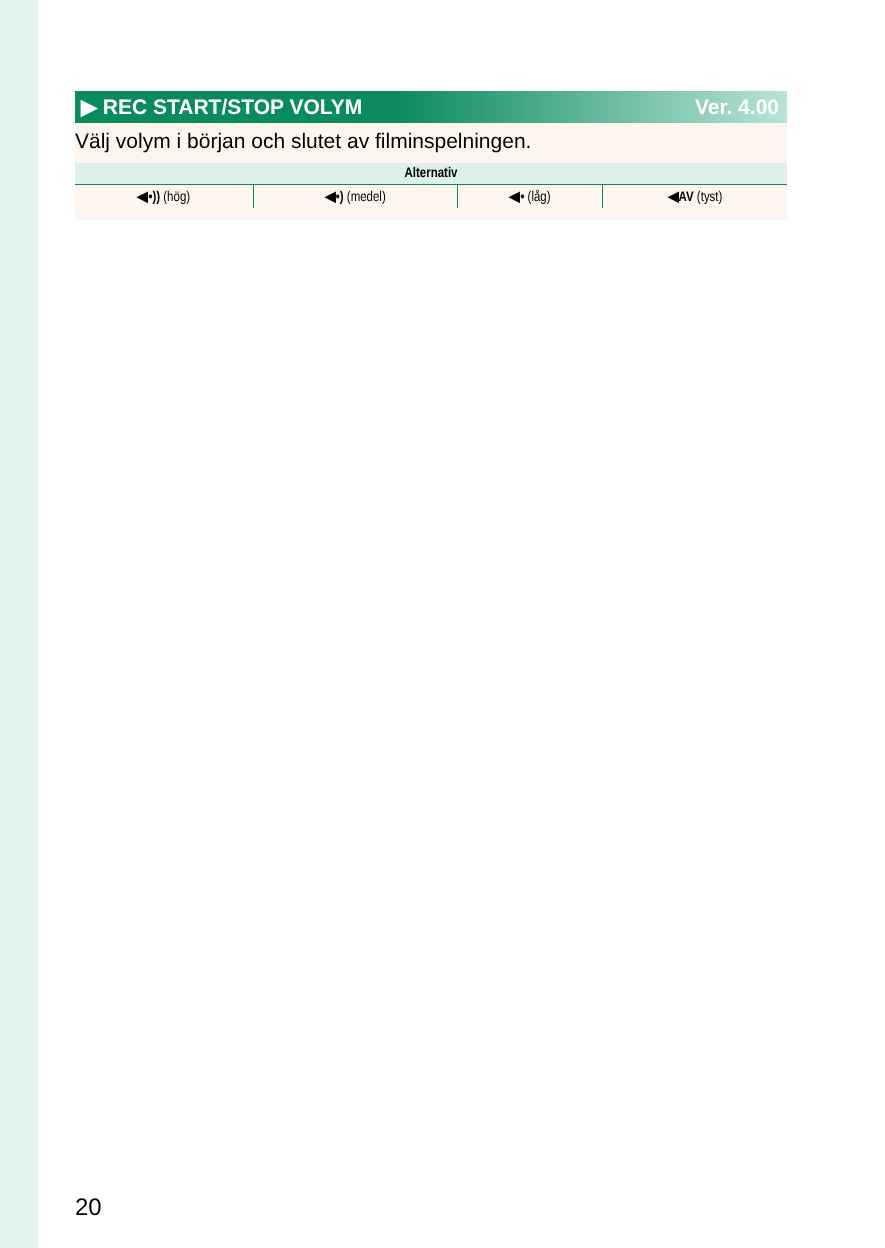▶ REC START/STOP VOLYM Ver. 4.00
Välj volym i början och slutet av filminspelningen.
| Alternativ | | | |
| --- | --- | --- | --- |
| ◀•)) (hög) | ◀•) (medel) | ◀• (låg) | ◀AV (tyst) |
20